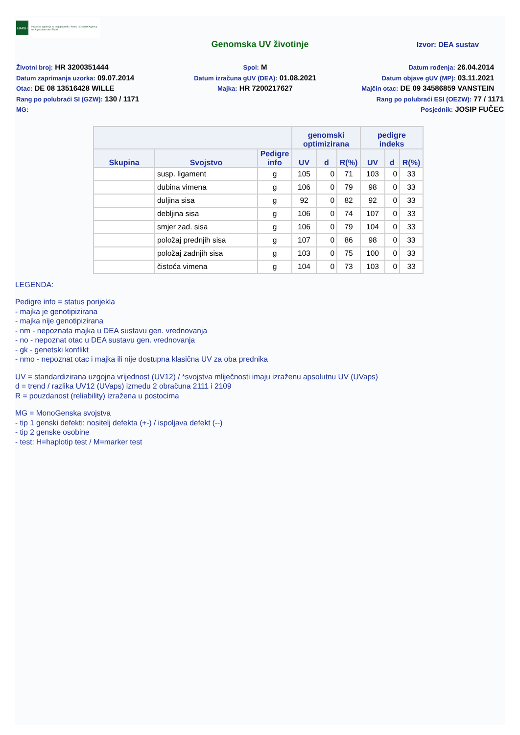HAPIH
Hrvatska agencija za poljoprivredu i hranu | Croatian Agency for Agriculture and Food
Genomska UV životinje
Izvor: DEA sustav
Životni broj: HR 3200351444
Spol: M
Datum rođenja: 26.04.2014
Datum zaprimanja uzorka: 09.07.2014
Datum izračuna gUV (DEA): 01.08.2021
Datum objave gUV (MP): 03.11.2021
Otac: DE 08 13516428 WILLE
Majka: HR 7200217627
Majčin otac: DE 09 34586859 VANSTEIN
Rang po polubraći SI (GZW): 130 / 1171
Rang po polubraći ESI (OEZW): 77 / 1171
MG: Posjednik: JOSIP FUČEC
| | | | genomski optimizirana | | | pedigre indeks | | |
| --- | --- | --- | --- | --- | --- | --- | --- | --- |
| Skupina | Svojstvo | Pedigre info | UV | d | R(%) | UV | d | R(%) |
| | susp. ligament | g | 105 | 0 | 71 | 103 | 0 | 33 |
| | dubina vimena | g | 106 | 0 | 79 | 98 | 0 | 33 |
| | duljina sisa | g | 92 | 0 | 82 | 92 | 0 | 33 |
| | debljina sisa | g | 106 | 0 | 74 | 107 | 0 | 33 |
| | smjer zad. sisa | g | 106 | 0 | 79 | 104 | 0 | 33 |
| | položaj prednjih sisa | g | 107 | 0 | 86 | 98 | 0 | 33 |
| | položaj zadnjih sisa | g | 103 | 0 | 75 | 100 | 0 | 33 |
| | čistoća vimena | g | 104 | 0 | 73 | 103 | 0 | 33 |
LEGENDA:
Pedigre info = status porijekla
- majka je genotipizirana
- majka nije genotipizirana
- nm - nepoznata majka u DEA sustavu gen. vrednovanja
- no - nepoznat otac u DEA sustavu gen. vrednovanja
- gk - genetski konflikt
- nmo - nepoznat otac i majka ili nije dostupna klasična UV za oba prednika
UV = standardizirana uzgojna vrijednost (UV12) / *svojstva mliječnosti imaju izraženu apsolutnu UV (UVaps)
d = trend / razlika UV12 (UVaps) između 2 obračuna 2111 i 2109
R = pouzdanost (reliability) izražena u postocima
MG = MonoGenska svojstva
- tip 1 genski defekti: nositelj defekta (+-) / ispoljava defekt (--)
- tip 2 genske osobine
- test: H=haplotip test / M=marker test